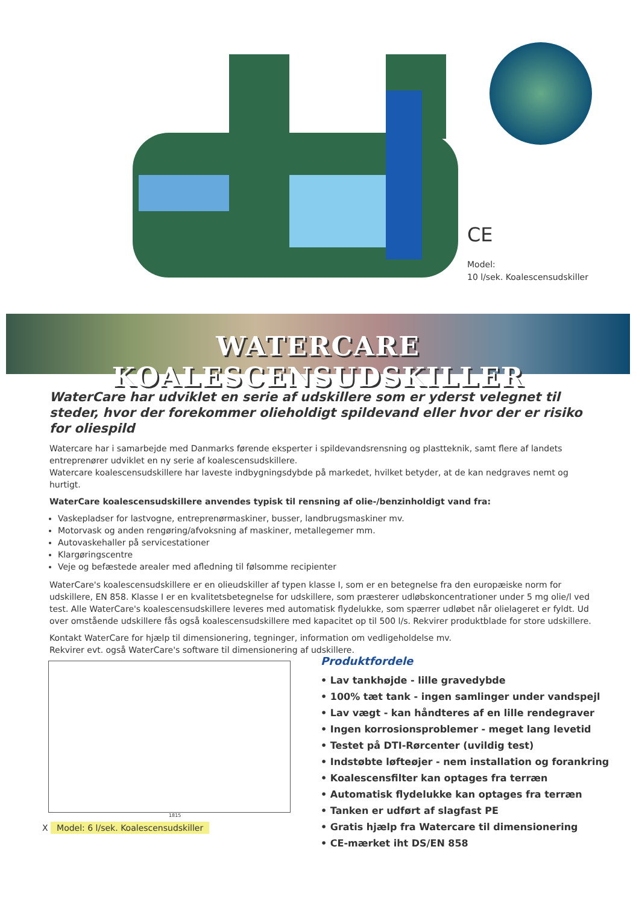CE
Model:
10 l/sek. Koalescensudskiller
WATERCARE KOALESCENSUDSKILLER
WaterCare har udviklet en serie af udskillere som er yderst velegnet til steder, hvor der forekommer olieholdigt spildevand eller hvor der er risiko for oliespild
Watercare har i samarbejde med Danmarks førende eksperter i spildevandsrensning og plastteknik, samt flere af landets entreprenører udviklet en ny serie af koalescensudskillere.
Watercare koalescensudskillere har laveste indbygningsdybde på markedet, hvilket betyder, at de kan nedgraves nemt og hurtigt.
WaterCare koalescensudskillere anvendes typisk til rensning af olie-/benzinholdigt vand fra:
Vaskepladser for lastvogne, entreprenørmaskiner, busser, landbrugsmaskiner mv.
Motorvask og anden rengøring/afvoksning af maskiner, metallegemer mm.
Autovaskehaller på servicestationer
Klargøringscentre
Veje og befæstede arealer med afledning til følsomme recipienter
WaterCare's koalescensudskillere er en olieudskiller af typen klasse I, som er en betegnelse fra den europæiske norm for udskillere, EN 858. Klasse I er en kvalitetsbetegnelse for udskillere, som præsterer udløbskoncentrationer under 5 mg olie/l ved test. Alle WaterCare's koalescensudskillere leveres med automatisk flydelukke, som spærrer udløbet når olielageret er fyldt. Ud over omstående udskillere fås også koalescensudskillere med kapacitet op til 500 l/s. Rekvirer produktblade for store udskillere.
Kontakt WaterCare for hjælp til dimensionering, tegninger, information om vedligeholdelse mv.
Rekvirer evt. også WaterCare's software til dimensionering af udskillere.
1815
X Model: 6 l/sek. Koalescensudskiller
Produktfordele
• Lav tankhøjde - lille gravedybde
• 100% tæt tank - ingen samlinger under vandspejl
• Lav vægt - kan håndteres af en lille rendegraver
• Ingen korrosionsproblemer - meget lang levetid
• Testet på DTI-Rørcenter (uvildig test)
• Indstøbte løfteøjer - nem installation og forankring
• Koalescensfilter kan optages fra terræn
• Automatisk flydelukke kan optages fra terræn
• Tanken er udført af slagfast PE
• Gratis hjælp fra Watercare til dimensionering
• CE-mærket iht DS/EN 858